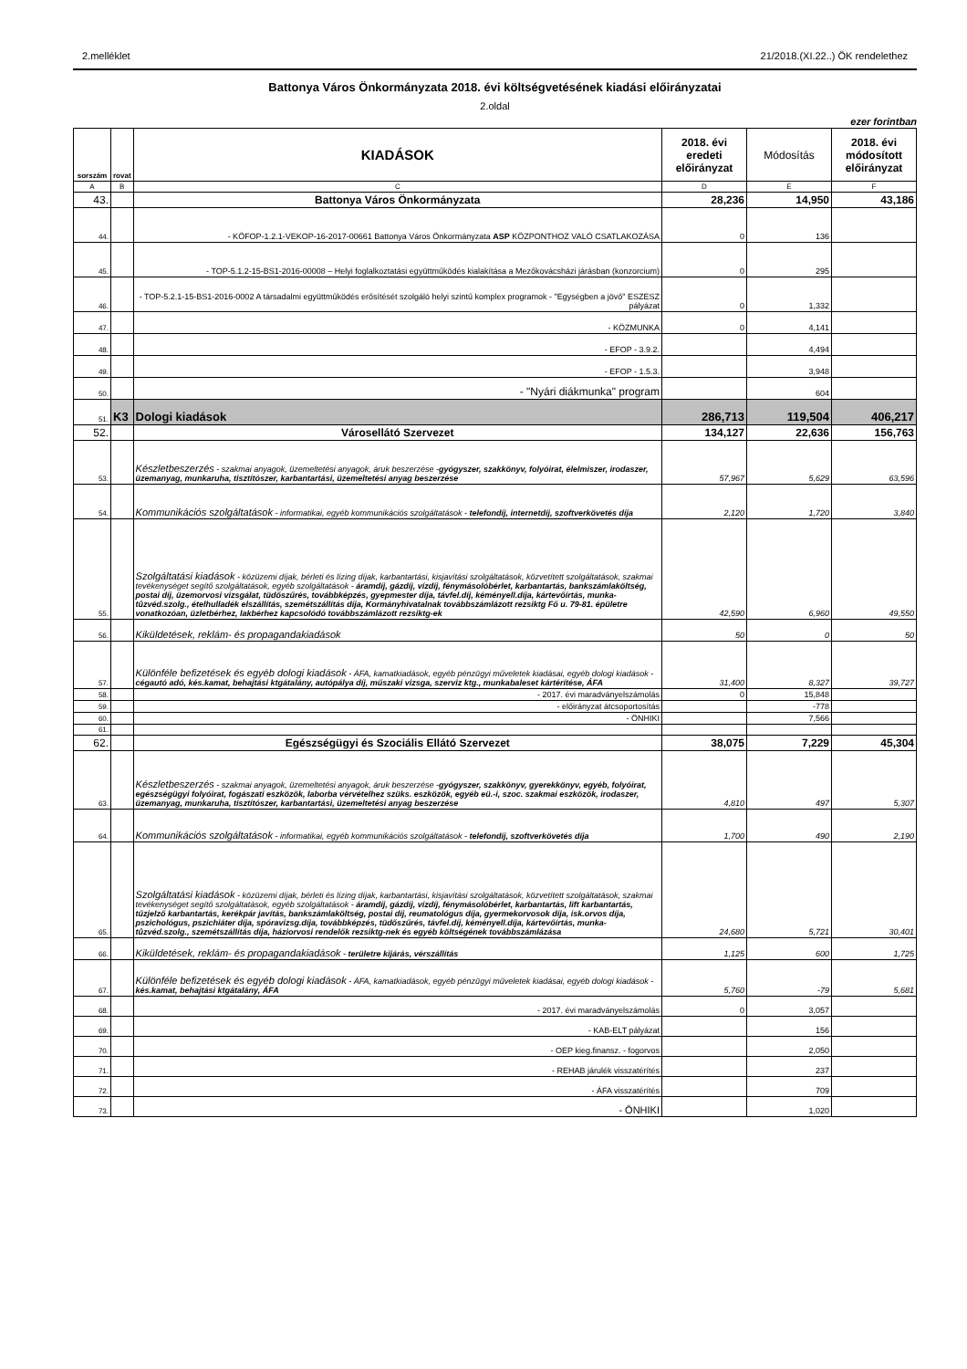2.melléklet 21/2018.(XI.22..) ÖK rendelethez
Battonya Város Önkormányzata 2018. évi költségvetésének kiadási előirányzatai
2.oldal
ezer forintban
| sorszám | rovat | KIADÁSOK | 2018. évi eredeti előirányzat | Módosítás | 2018. évi módosított előirányzat |
| --- | --- | --- | --- | --- | --- |
| A | B | C | D | E | F |
| 43. | | Battonya Város Önkormányzata | 28,236 | 14,950 | 43,186 |
| 44. | | - KÖFOP-1.2.1-VEKOP-16-2017-00661 Battonya Város Önkormányzata ASP KÖZPONTHOZ VALÓ CSATLAKOZÁSA | 0 | 136 | |
| 45. | | - TOP-5.1.2-15-BS1-2016-00008 – Helyi foglalkoztatási együttműködés kialakítása a Mezőkovácsházi járásban (konzorcium) | 0 | 295 | |
| 46. | | - TOP-5.2.1-15-BS1-2016-0002 A társadalmi együttműködés erősítését szolgáló helyi szintű komplex programok - "Egységben a jövő" ESZESZ pályázat | 0 | 1,332 | |
| 47. | | - KÖZMUNKA | 0 | 4,141 | |
| 48. | | - EFOP - 3.9.2. | | 4,494 | |
| 49. | | - EFOP - 1.5.3. | | 3,948 | |
| 50. | | - "Nyári diákmunka" program | | 604 | |
| 51. | K3 | Dologi kiadások | 286,713 | 119,504 | 406,217 |
| 52. | | Városellátó Szervezet | 134,127 | 22,636 | 156,763 |
| 53. | | Készletbeszerzés - szakmai anyagok, üzemeltetési anyagok, áruk beszerzése - gyógyszer, szakkönyv, folyóirat, élelmiszer, irodaszer, üzemanyag, munkaruha, tisztítószer, karbantartási, üzemeltetési anyag beszerzése | 57,967 | 5,629 | 63,596 |
| 54. | | Kommunikációs szolgáltatások - informatikai, egyéb kommunikációs szolgáltatások - telefondíj, internetdíj, szoftverkövetés díja | 2,120 | 1,720 | 3,840 |
| 55. | | Szolgáltatási kiadások - közüzemi díjak, bérleti és lízing díjak, karbantartási, kisjavítási szolgáltatások, közvetített szolgáltatások, szakmai tevékenységet segítő szolgáltatások, egyéb szolgáltatások - áramdíj, gázdíj, vízdíj, fénymásolóbérlet, karbantartás, bankszámlaköltség, postai díj, üzemorvosi vizsgálat, tüdőszűrés, továbbképzés, gyepmester díja, távfel.díj, kéményell.díja, kártevőírtás, munka-tûzvéd.szolg., ételhulladék elszállítás, szemétszállítás díja, Kormányhivatalnak továbbszámlázott rezsiktg Fő u. 79-81. épületre vonatkozóan, üzletbérhez, lakbérhez kapcsolódó továbbszámlázott rezsiktg-ek | 42,590 | 6,960 | 49,550 |
| 56. | | Kiküldetések, reklám- és propagandakiadások | 50 | 0 | 50 |
| 57. | | Különféle befizetések és egyéb dologi kiadások - ÁFA, kamatkiadások, egyéb pénzügyi műveletek kiadásai, egyéb dologi kiadások - cégautó adó, kés.kamat, behajtási ktgátalány, autópálya díj, műszaki vizsga, szerviz ktg., munkabaleset kártérítése, ÁFA | 31,400 | 8,327 | 39,727 |
| 58. | | - 2017. évi maradványelszámolás | 0 | 15,848 | |
| 59. | | - előirányzat átcsoportosítás | | -778 | |
| 60. | | - ÖNHIKI | | 7,566 | |
| 61. | | | | | |
| 62. | | Egészségügyi és Szociális Ellátó Szervezet | 38,075 | 7,229 | 45,304 |
| 63. | | Készletbeszerzés - szakmai anyagok, üzemeltetési anyagok, áruk beszerzése - gyógyszer, szakkönyv, gyerekkönyv, egyéb, folyóirat, egészségügyi folyóirat, fogászati eszközök, laborba vérvételhez szüks. eszközök, egyéb eü.-i, szoc. szakmai eszközök, irodaszer, üzemanyag, munkaruha, tisztítószer, karbantartási, üzemeltetési anyag beszerzése | 4,810 | 497 | 5,307 |
| 64. | | Kommunikációs szolgáltatások - informatikai, egyéb kommunikációs szolgáltatások - telefondíj, szoftverkövetés díja | 1,700 | 490 | 2,190 |
| 65. | | Szolgáltatási kiadások - közüzemi díjak, bérleti és lízing díjak, karbantartási, kisjavítási szolgáltatások, közvetített szolgáltatások, szakmai tevékenységet segítő szolgáltatások, egyéb szolgáltatások - áramdíj, gázdíj, vízdíj, fénymásolóbérlet, karbantartás, lift karbantartás, tűzjelző karbantartás, kerékpár javítás, bankszámlaköltség, postai díj, reumatológus díja, gyermekorvosok díja, isk.orvos díja, pszichológus, pszichiáter díja, spóravizsg.díja, továbbképzés, tüdőszűrés, távfel.díj, kéményell.díja, kártevőírtás, munka-tûzvéd.szolg., szemétszállítás díja, háziorvosi rendelők rezsiktg-nek és egyéb költségének továbbszámlázása | 24,680 | 5,721 | 30,401 |
| 66. | | Kiküldetések, reklám- és propagandakiadások - területre kijárás, vérszállítás | 1,125 | 600 | 1,725 |
| 67. | | Különféle befizetések és egyéb dologi kiadások - ÁFA, kamatkiadások, egyéb pénzügyi műveletek kiadásai, egyéb dologi kiadások - kés.kamat, behajtási ktgátalány, ÁFA | 5,760 | -79 | 5,681 |
| 68. | | - 2017. évi maradványelszámolás | 0 | 3,057 | |
| 69. | | - KAB-ELT pályázat | | 156 | |
| 70. | | - OEP kieg.finansz. - fogorvos | | 2,050 | |
| 71. | | - REHAB járulék visszatérítés | | 237 | |
| 72. | | - ÁFA visszatérítés | | 709 | |
| 73. | | - ÖNHIKI | | 1,020 | |